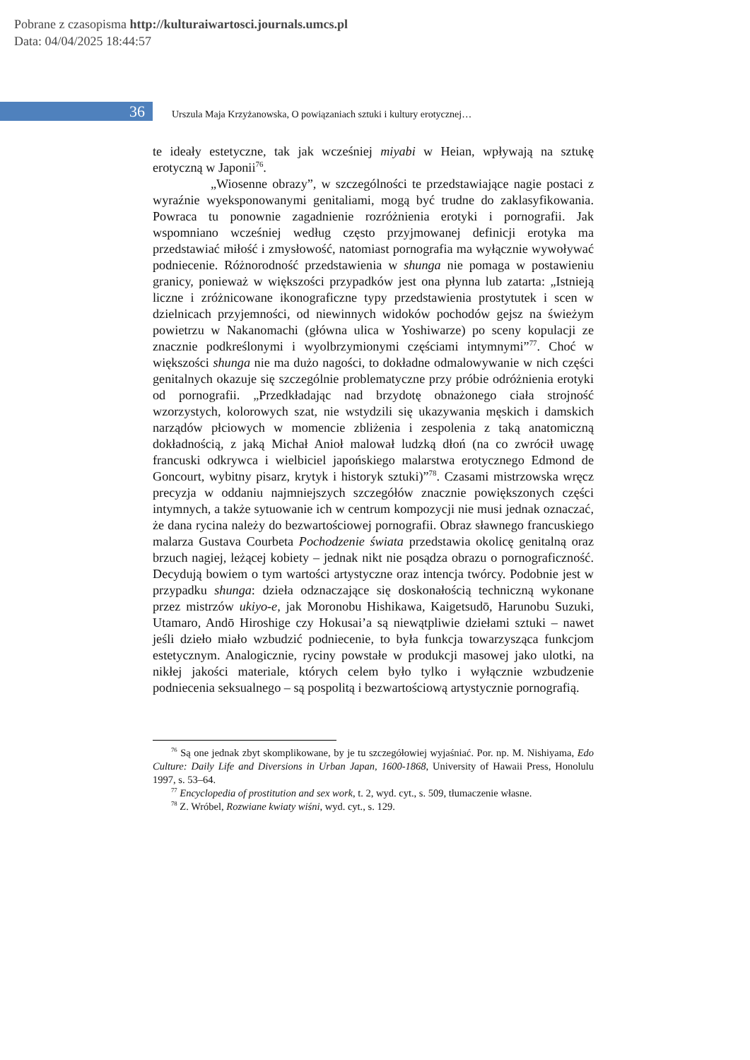Pobrane z czasopisma http://kulturaiwartosci.journals.umcs.pl
Data: 04/04/2025 18:44:57
36
Urszula Maja Krzyżanowska, O powiązaniach sztuki i kultury erotycznej…
te ideały estetyczne, tak jak wcześniej miyabi w Heian, wpływają na sztukę erotyczną w Japonii<sup>76</sup>.
„Wiosenne obrazy”, w szczególności te przedstawiające nagie postaci z wyraźnie wyeksponowanymi genitaliami, mogą być trudne do zaklasyfikowania. Powraca tu ponownie zagadnienie rozróżnienia erotyki i pornografii. Jak wspomniano wcześniej według często przyjmowanej definicji erotyka ma przedstawiać miłość i zmysłowość, natomiast pornografia ma wyłącznie wywoływać podniecenie. Różnorodność przedstawienia w shunga nie pomaga w postawieniu granicy, ponieważ w większości przypadków jest ona płynna lub zatarta: „Istnieją liczne i zróżnicowane ikonograficzne typy przedstawienia prostytutek i scen w dzielnicach przyjemności, od niewinnych widoków pochodów gejsz na świeżym powietrzu w Nakanomachi (główna ulica w Yoshiwarze) po sceny kopulacji ze znacznie podkreślonymi i wyolbrzymionymi częściami intymnymi”<sup>77</sup>. Choć w większości shunga nie ma dużo nagości, to dokładne odmalowywanie w nich części genitalnych okazuje się szczególnie problematyczne przy próbie odróżnienia erotyki od pornografii. „Przedkładając nad brzydotę obnażonego ciała strojność wzorzystych, kolorowych szat, nie wstydzili się ukazywania męskich i damskich narządów płciowych w momencie zbliżenia i zespolenia z taką anatomiczną dokładnością, z jaką Michał Anioł malował ludzką dłoń (na co zwrócił uwagę francuski odkrywca i wielbiciel japońskiego malarstwa erotycznego Edmond de Goncourt, wybitny pisarz, krytyk i historyk sztuki)”<sup>78</sup>. Czasami mistrzowska wręcz precyzja w oddaniu najmniejszych szczegółów znacznie powiększonych części intymnych, a także sytuowanie ich w centrum kompozycji nie musi jednak oznaczać, że dana rycina należy do bezwartościowej pornografii. Obraz sławnego francuskiego malarza Gustava Courbeta Pochodzenie świata przedstawia okolicę genitalną oraz brzuch nagiej, leżącej kobiety – jednak nikt nie posądza obrazu o pornograficzność. Decydują bowiem o tym wartości artystyczne oraz intencja twórcy. Podobnie jest w przypadku shunga: dzieła odznaczające się doskonałością techniczną wykonane przez mistrzów ukiyo-e, jak Moronobu Hishikawa, Kaigetsudō, Harunobu Suzuki, Utamaro, Andō Hiroshige czy Hokusai’a są niewątpliwie dziełami sztuki – nawet jeśli dzieło miało wzbudzić podniecenie, to była funkcja towarzysząca funkcjom estetycznym. Analogicznie, ryciny powstałe w produkcji masowej jako ulotki, na nikłej jakości materiale, których celem było tylko i wyłącznie wzbudzenie podniecenia seksualnego – są pospolitą i bezwartościową artystycznie pornografią.
<sup>76</sup> Są one jednak zbyt skomplikowane, by je tu szczegółowiej wyjaśniać. Por. np. M. Nishiyama, Edo Culture: Daily Life and Diversions in Urban Japan, 1600-1868, University of Hawaii Press, Honolulu 1997, s. 53–64.
<sup>77</sup> Encyclopedia of prostitution and sex work, t. 2, wyd. cyt., s. 509, tłumaczenie własne.
<sup>78</sup> Z. Wróbel, Rozwiane kwiaty wiśni, wyd. cyt., s. 129.